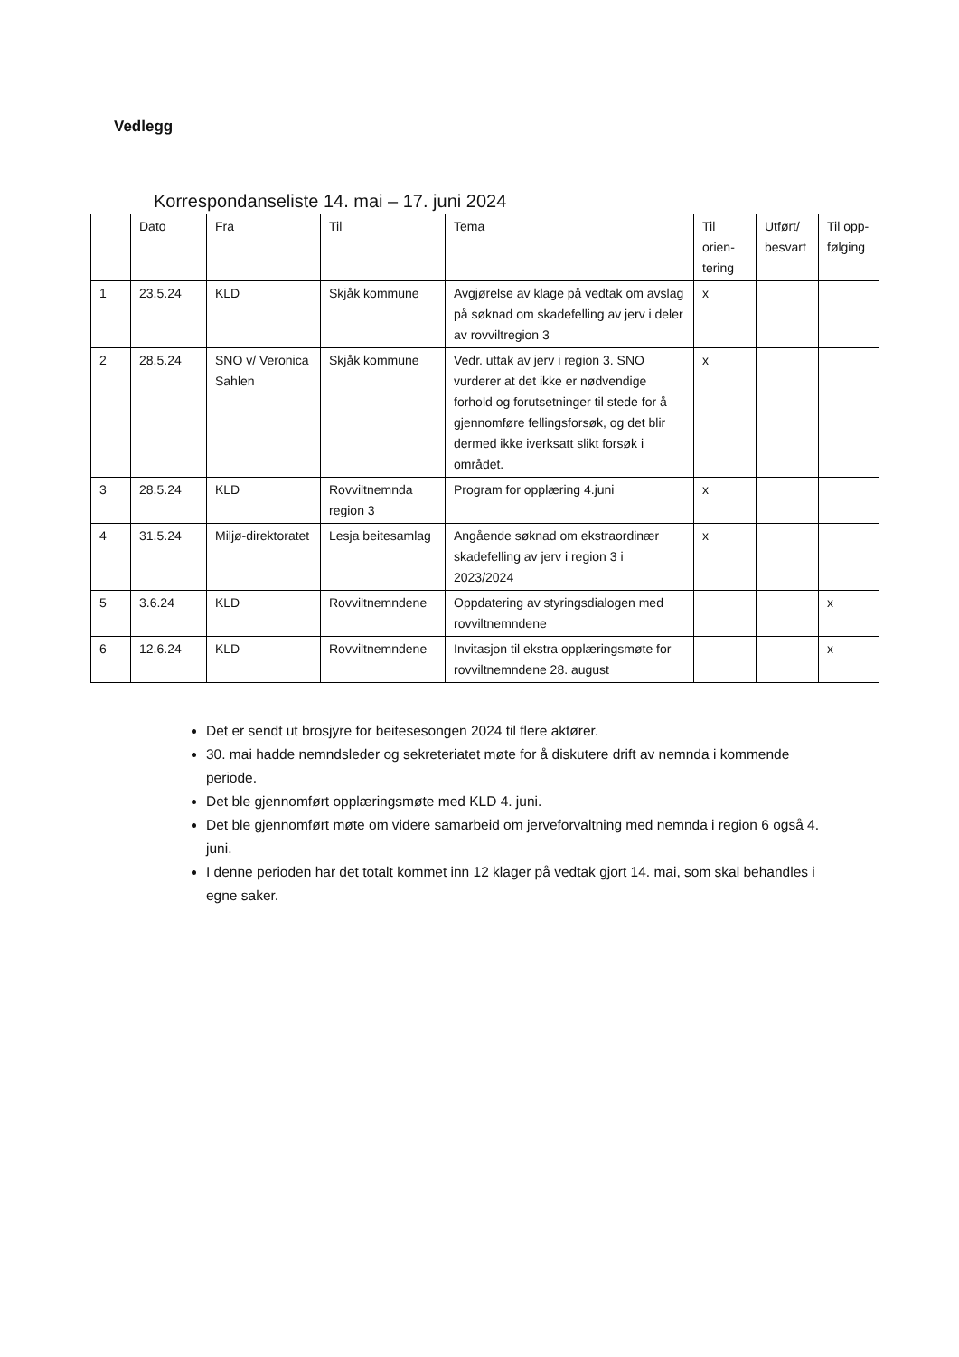Vedlegg
Korrespondanseliste 14. mai – 17. juni 2024
| | Dato | Fra | Til | Tema | Til orien-tering | Utført/ besvart | Til opp-følging |
| 1 | 23.5.24 | KLD | Skjåk kommune | Avgjørelse av klage på vedtak om avslag på søknad om skadefelling av jerv i deler av rovviltregion 3 | x | | |
| 2 | 28.5.24 | SNO v/ Veronica Sahlen | Skjåk kommune | Vedr. uttak av jerv i region 3. SNO vurderer at det ikke er nødvendige forhold og forutsetninger til stede for å gjennomføre fellingsforsøk, og det blir dermed ikke iverksatt slikt forsøk i området. | x | | |
| 3 | 28.5.24 | KLD | Rovviltnemnda region 3 | Program for opplæring 4.juni | x | | |
| 4 | 31.5.24 | Miljø-direktoratet | Lesja beitesamlag | Angående søknad om ekstraordinær skadefelling av jerv i region 3 i 2023/2024 | x | | |
| 5 | 3.6.24 | KLD | Rovviltnemndene | Oppdatering av styringsdialogen med rovviltnemndene | | | x |
| 6 | 12.6.24 | KLD | Rovviltnemndene | Invitasjon til ekstra opplæringsmøte for rovviltnemndene 28. august | | | x |
Det er sendt ut brosjyre for beitesesongen 2024 til flere aktører.
30. mai hadde nemndsleder og sekreteriatet møte for å diskutere drift av nemnda i kommende periode.
Det ble gjennomført opplæringsmøte med KLD 4. juni.
Det ble gjennomført møte om videre samarbeid om jerveforvaltning med nemnda i region 6 også 4. juni.
I denne perioden har det totalt kommet inn 12 klager på vedtak gjort 14. mai, som skal behandles i egne saker.